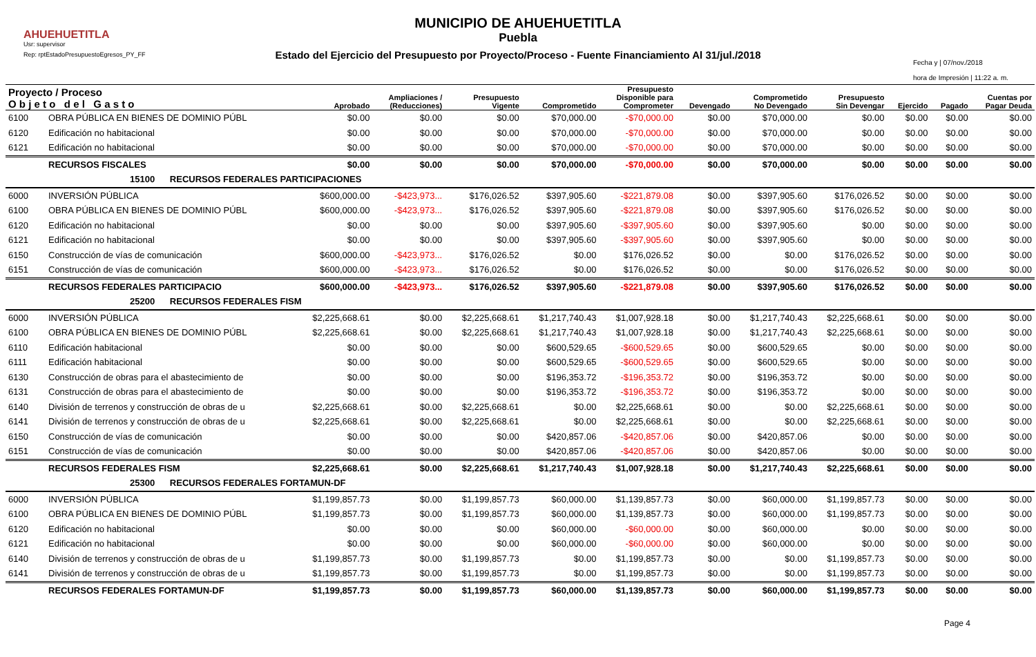AHUEHUETITLA
Usr: supervisor
Rep: rptEstadoPresupuestoEgresos_PY_FF
MUNICIPIO DE AHUEHUETITLA
Puebla
Estado del Ejercicio del Presupuesto por Proyecto/Proceso - Fuente Financiamiento Al 31/jul./2018
Fecha y | 07/nov./2018
hora de Impresión | 11:22 a. m.
| Proyecto / Proceso O b j e t o d e l G a s t o | | Aprobado | Ampliaciones / (Reducciones) | Presupuesto Vigente | Comprometido | Presupuesto Disponible para Comprometer | Devengado | Comprometido No Devengado | Presupuesto Sin Devengar | Ejercido | Pagado | Cuentas por Pagar Deuda |
| --- | --- | --- | --- | --- | --- | --- | --- | --- | --- | --- | --- | --- |
| 6100 | OBRA PÚBLICA EN BIENES DE DOMINIO PÚBL | $0.00 | $0.00 | $0.00 | $70,000.00 | -$70,000.00 | $0.00 | $70,000.00 | $0.00 | $0.00 | $0.00 | $0.00 |
| 6120 | Edificación no habitacional | $0.00 | $0.00 | $0.00 | $70,000.00 | -$70,000.00 | $0.00 | $70,000.00 | $0.00 | $0.00 | $0.00 | $0.00 |
| 6121 | Edificación no habitacional | $0.00 | $0.00 | $0.00 | $70,000.00 | -$70,000.00 | $0.00 | $70,000.00 | $0.00 | $0.00 | $0.00 | $0.00 |
| | RECURSOS FISCALES | $0.00 | $0.00 | $0.00 | $70,000.00 | -$70,000.00 | $0.00 | $70,000.00 | $0.00 | $0.00 | $0.00 | $0.00 |
| 15100 RECURSOS FEDERALES PARTICIPACIONES | | | | | | | | | | | | |
| 6000 | INVERSIÓN PÚBLICA | $600,000.00 | -$423,973... | $176,026.52 | $397,905.60 | -$221,879.08 | $0.00 | $397,905.60 | $176,026.52 | $0.00 | $0.00 | $0.00 |
| 6100 | OBRA PÚBLICA EN BIENES DE DOMINIO PÚBL | $600,000.00 | -$423,973... | $176,026.52 | $397,905.60 | -$221,879.08 | $0.00 | $397,905.60 | $176,026.52 | $0.00 | $0.00 | $0.00 |
| 6120 | Edificación no habitacional | $0.00 | $0.00 | $0.00 | $397,905.60 | -$397,905.60 | $0.00 | $397,905.60 | $0.00 | $0.00 | $0.00 | $0.00 |
| 6121 | Edificación no habitacional | $0.00 | $0.00 | $0.00 | $397,905.60 | -$397,905.60 | $0.00 | $397,905.60 | $0.00 | $0.00 | $0.00 | $0.00 |
| 6150 | Construcción de vías de comunicación | $600,000.00 | -$423,973... | $176,026.52 | $0.00 | $176,026.52 | $0.00 | $0.00 | $176,026.52 | $0.00 | $0.00 | $0.00 |
| 6151 | Construcción de vías de comunicación | $600,000.00 | -$423,973... | $176,026.52 | $0.00 | $176,026.52 | $0.00 | $0.00 | $176,026.52 | $0.00 | $0.00 | $0.00 |
| | RECURSOS FEDERALES PARTICIPACIO | $600,000.00 | -$423,973... | $176,026.52 | $397,905.60 | -$221,879.08 | $0.00 | $397,905.60 | $176,026.52 | $0.00 | $0.00 | $0.00 |
| 25200 RECURSOS FEDERALES FISM | | | | | | | | | | | | |
| 6000 | INVERSIÓN PÚBLICA | $2,225,668.61 | $0.00 | $2,225,668.61 | $1,217,740.43 | $1,007,928.18 | $0.00 | $1,217,740.43 | $2,225,668.61 | $0.00 | $0.00 | $0.00 |
| 6100 | OBRA PÚBLICA EN BIENES DE DOMINIO PÚBL | $2,225,668.61 | $0.00 | $2,225,668.61 | $1,217,740.43 | $1,007,928.18 | $0.00 | $1,217,740.43 | $2,225,668.61 | $0.00 | $0.00 | $0.00 |
| 6110 | Edificación habitacional | $0.00 | $0.00 | $0.00 | $600,529.65 | -$600,529.65 | $0.00 | $600,529.65 | $0.00 | $0.00 | $0.00 | $0.00 |
| 6111 | Edificación habitacional | $0.00 | $0.00 | $0.00 | $600,529.65 | -$600,529.65 | $0.00 | $600,529.65 | $0.00 | $0.00 | $0.00 | $0.00 |
| 6130 | Construcción de obras para el abastecimiento de | $0.00 | $0.00 | $0.00 | $196,353.72 | -$196,353.72 | $0.00 | $196,353.72 | $0.00 | $0.00 | $0.00 | $0.00 |
| 6131 | Construcción de obras para el abastecimiento de | $0.00 | $0.00 | $0.00 | $196,353.72 | -$196,353.72 | $0.00 | $196,353.72 | $0.00 | $0.00 | $0.00 | $0.00 |
| 6140 | División de terrenos y construcción de obras de u | $2,225,668.61 | $0.00 | $2,225,668.61 | $0.00 | $2,225,668.61 | $0.00 | $0.00 | $2,225,668.61 | $0.00 | $0.00 | $0.00 |
| 6141 | División de terrenos y construcción de obras de u | $2,225,668.61 | $0.00 | $2,225,668.61 | $0.00 | $2,225,668.61 | $0.00 | $0.00 | $2,225,668.61 | $0.00 | $0.00 | $0.00 |
| 6150 | Construcción de vías de comunicación | $0.00 | $0.00 | $0.00 | $420,857.06 | -$420,857.06 | $0.00 | $420,857.06 | $0.00 | $0.00 | $0.00 | $0.00 |
| 6151 | Construcción de vías de comunicación | $0.00 | $0.00 | $0.00 | $420,857.06 | -$420,857.06 | $0.00 | $420,857.06 | $0.00 | $0.00 | $0.00 | $0.00 |
| | RECURSOS FEDERALES FISM | $2,225,668.61 | $0.00 | $2,225,668.61 | $1,217,740.43 | $1,007,928.18 | $0.00 | $1,217,740.43 | $2,225,668.61 | $0.00 | $0.00 | $0.00 |
| 25300 RECURSOS FEDERALES FORTAMUN-DF | | | | | | | | | | | | |
| 6000 | INVERSIÓN PÚBLICA | $1,199,857.73 | $0.00 | $1,199,857.73 | $60,000.00 | $1,139,857.73 | $0.00 | $60,000.00 | $1,199,857.73 | $0.00 | $0.00 | $0.00 |
| 6100 | OBRA PÚBLICA EN BIENES DE DOMINIO PÚBL | $1,199,857.73 | $0.00 | $1,199,857.73 | $60,000.00 | $1,139,857.73 | $0.00 | $60,000.00 | $1,199,857.73 | $0.00 | $0.00 | $0.00 |
| 6120 | Edificación no habitacional | $0.00 | $0.00 | $0.00 | $60,000.00 | -$60,000.00 | $0.00 | $60,000.00 | $0.00 | $0.00 | $0.00 | $0.00 |
| 6121 | Edificación no habitacional | $0.00 | $0.00 | $0.00 | $60,000.00 | -$60,000.00 | $0.00 | $60,000.00 | $0.00 | $0.00 | $0.00 | $0.00 |
| 6140 | División de terrenos y construcción de obras de u | $1,199,857.73 | $0.00 | $1,199,857.73 | $0.00 | $1,199,857.73 | $0.00 | $0.00 | $1,199,857.73 | $0.00 | $0.00 | $0.00 |
| 6141 | División de terrenos y construcción de obras de u | $1,199,857.73 | $0.00 | $1,199,857.73 | $0.00 | $1,199,857.73 | $0.00 | $0.00 | $1,199,857.73 | $0.00 | $0.00 | $0.00 |
| | RECURSOS FEDERALES FORTAMUN-DF | $1,199,857.73 | $0.00 | $1,199,857.73 | $60,000.00 | $1,139,857.73 | $0.00 | $60,000.00 | $1,199,857.73 | $0.00 | $0.00 | $0.00 |
Page 4